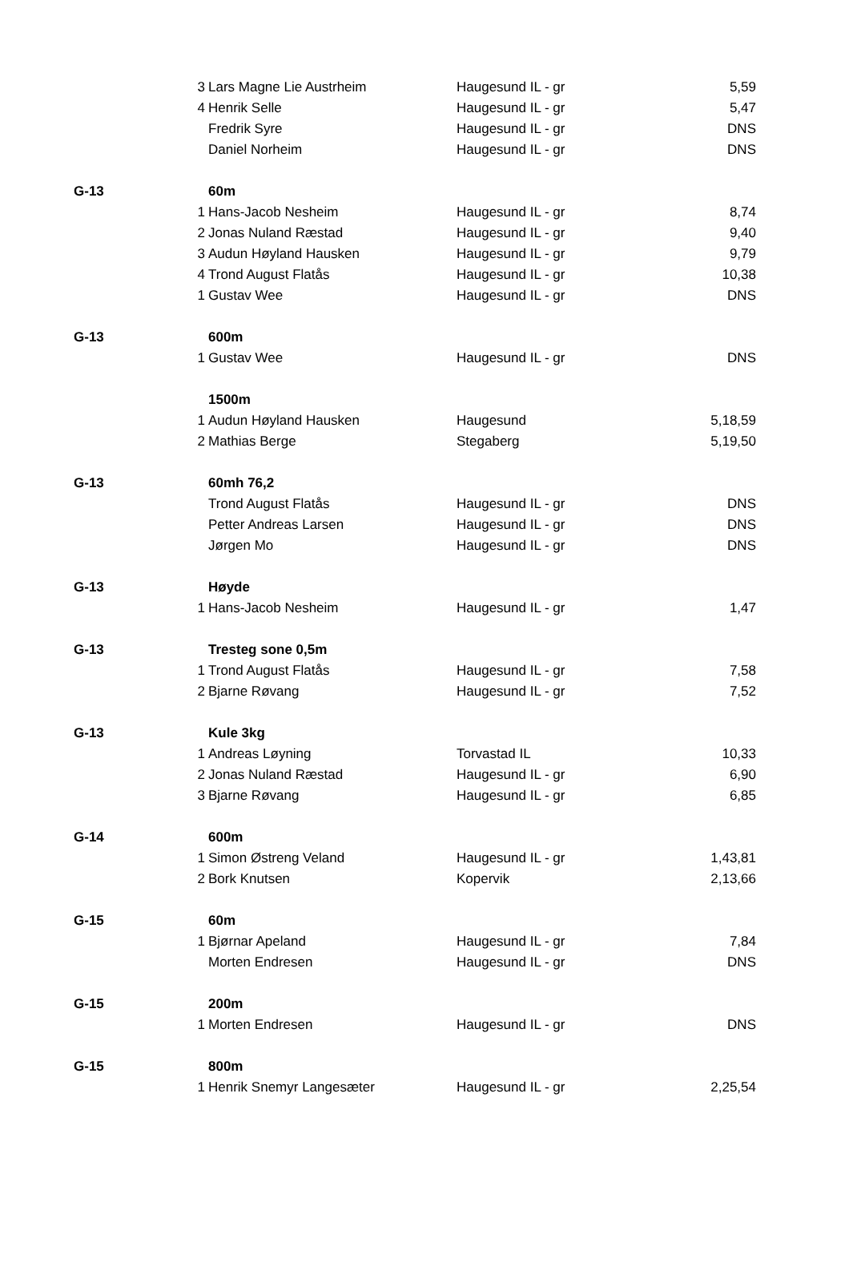| | 3 | Lars Magne Lie Austrheim | Haugesund IL - gr | 5,59 |
| | 4 | Henrik Selle | Haugesund IL - gr | 5,47 |
| | | Fredrik Syre | Haugesund IL - gr | DNS |
| | | Daniel Norheim | Haugesund IL - gr | DNS |
| G-13 | | 60m | | |
| | 1 | Hans-Jacob Nesheim | Haugesund IL - gr | 8,74 |
| | 2 | Jonas Nuland Ræstad | Haugesund IL - gr | 9,40 |
| | 3 | Audun Høyland Hausken | Haugesund IL - gr | 9,79 |
| | 4 | Trond August Flatås | Haugesund IL - gr | 10,38 |
| | 1 | Gustav Wee | Haugesund IL - gr | DNS |
| G-13 | | 600m | | |
| | 1 | Gustav Wee | Haugesund IL - gr | DNS |
| | | 1500m | | |
| | 1 | Audun Høyland Hausken | Haugesund | 5,18,59 |
| | 2 | Mathias Berge | Stegaberg | 5,19,50 |
| G-13 | | 60mh 76,2 | | |
| | | Trond August Flatås | Haugesund IL - gr | DNS |
| | | Petter Andreas Larsen | Haugesund IL - gr | DNS |
| | | Jørgen Mo | Haugesund IL - gr | DNS |
| G-13 | | Høyde | | |
| | 1 | Hans-Jacob Nesheim | Haugesund IL - gr | 1,47 |
| G-13 | | Tresteg sone 0,5m | | |
| | 1 | Trond August Flatås | Haugesund IL - gr | 7,58 |
| | 2 | Bjarne Røvang | Haugesund IL - gr | 7,52 |
| G-13 | | Kule 3kg | | |
| | 1 | Andreas Løyning | Torvastad IL | 10,33 |
| | 2 | Jonas Nuland Ræstad | Haugesund IL - gr | 6,90 |
| | 3 | Bjarne Røvang | Haugesund IL - gr | 6,85 |
| G-14 | | 600m | | |
| | 1 | Simon Østreng Veland | Haugesund IL - gr | 1,43,81 |
| | 2 | Bork Knutsen | Kopervik | 2,13,66 |
| G-15 | | 60m | | |
| | 1 | Bjørnar Apeland | Haugesund IL - gr | 7,84 |
| | | Morten Endresen | Haugesund IL - gr | DNS |
| G-15 | | 200m | | |
| | 1 | Morten Endresen | Haugesund IL - gr | DNS |
| G-15 | | 800m | | |
| | 1 | Henrik Snemyr Langesæter | Haugesund IL - gr | 2,25,54 |